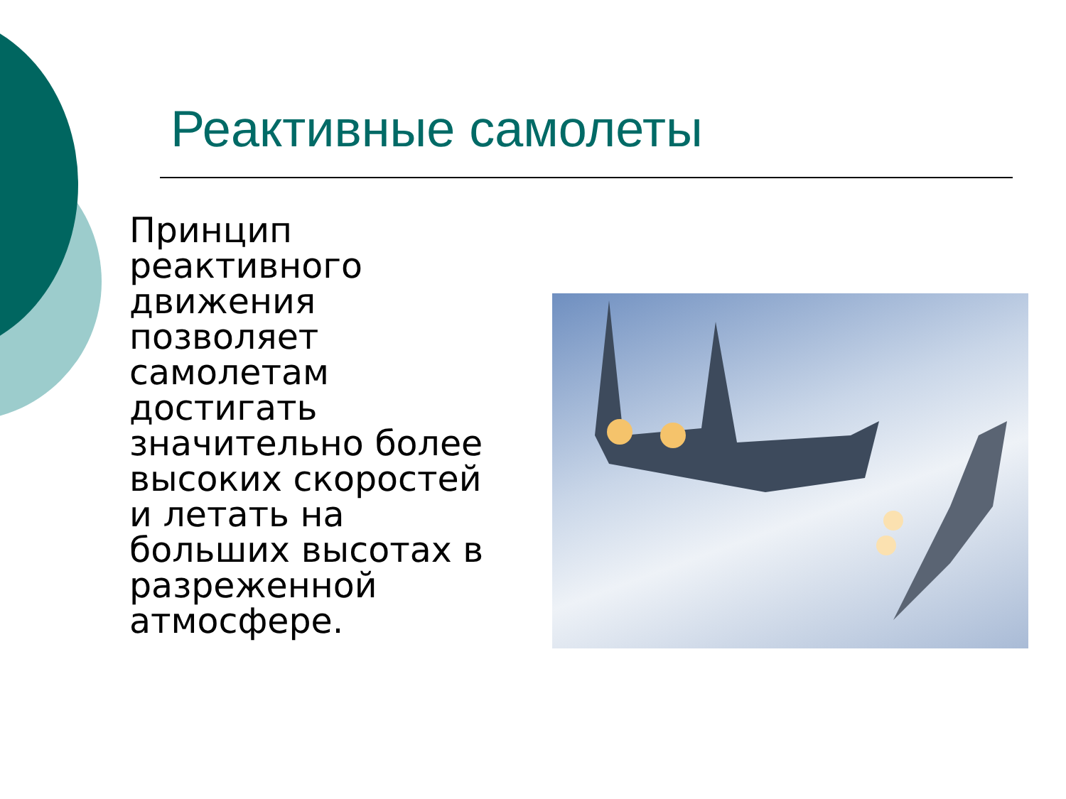Реактивные самолеты
Принцип реактивного движения позволяет самолетам достигать значительно более высоких скоростей и летать на больших высотах в разреженной атмосфере.